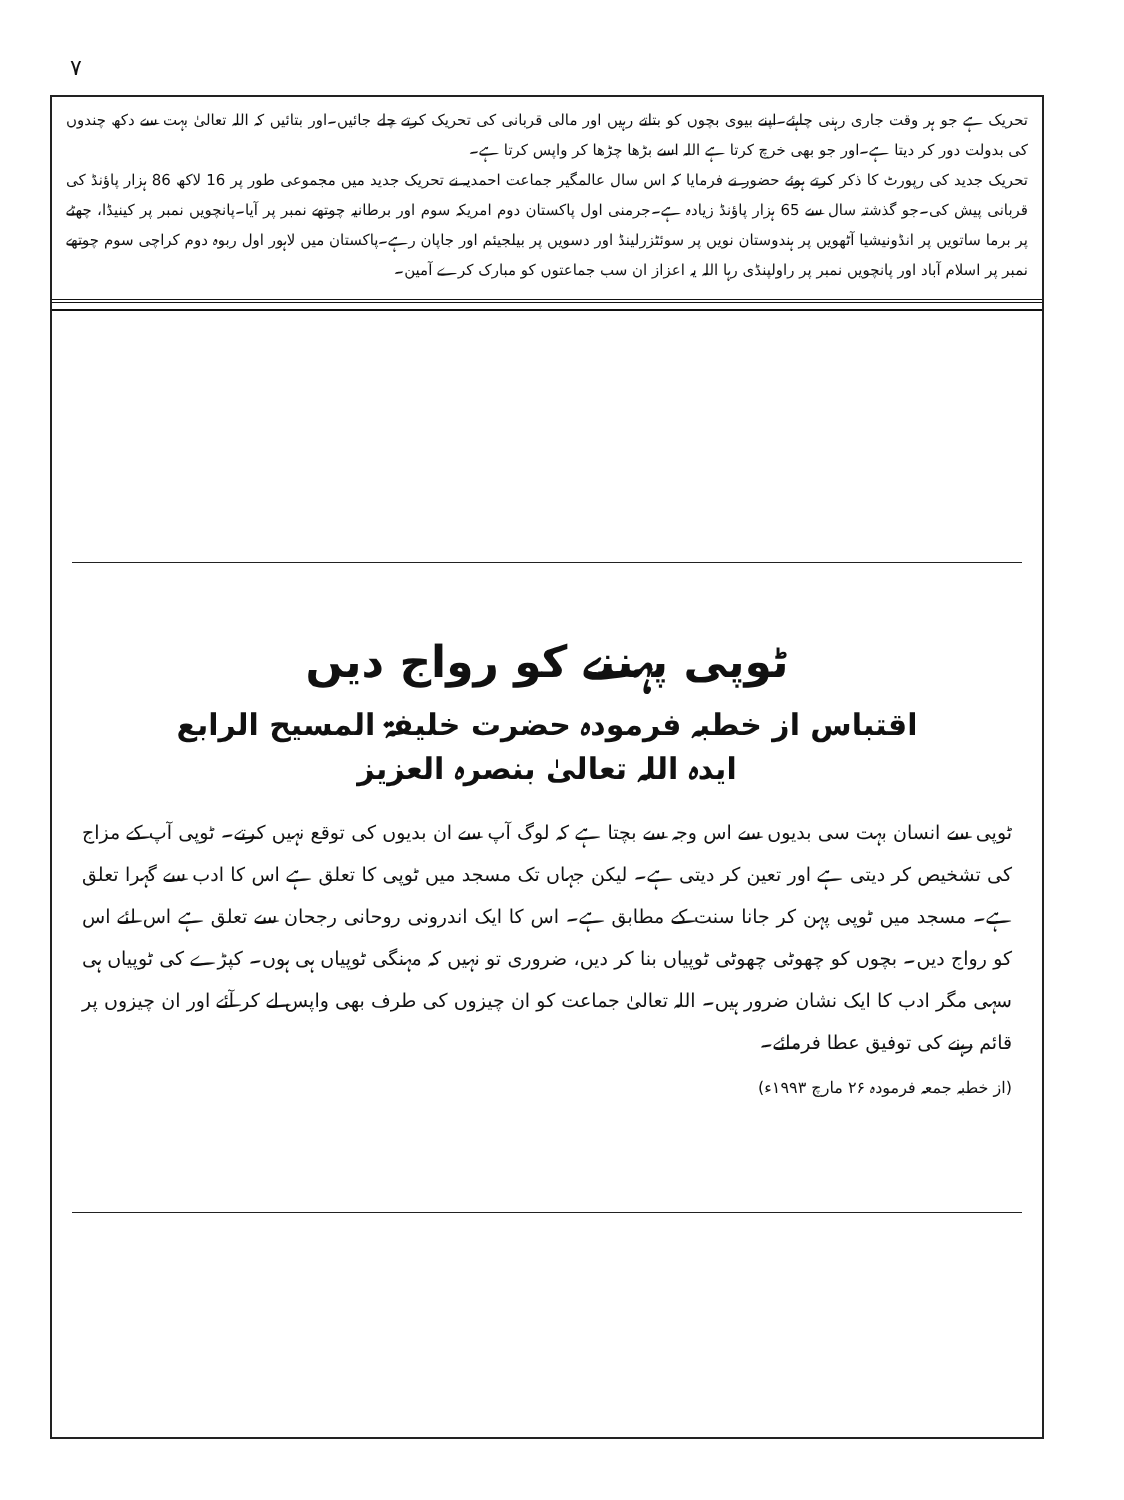۷
تحریک ہے جو ہر وقت جاری رہنی چاہئے۔اپنے بیوی بچوں کو بتاتے رہیں اور مالی قربانی کی تحریک کرتے چلے جائیں۔اور بتائیں کہ اللہ تعالیٰ بہت سے دکھ چندوں کی بدولت دور کر دیتا ہے۔اور جو بھی خرچ کرتا ہے اللہ اسے بڑھا چڑھا کر واپس کرتا ہے۔
تحریک جدید کی رپورٹ کا ذکر کرتے ہوئے حضور نے فرمایا کہ اس سال عالمگیر جماعت احمدیہ نے تحریک جدید میں مجموعی طور پر 16 لاکھ 86 ہزار پاؤنڈ کی قربانی پیش کی۔جو گذشتہ سال سے 65 ہزار پاؤنڈ زیادہ ہے۔جرمنی اول پاکستان دوم امریکہ سوم اور برطانیہ چوتھے نمبر پر آیا۔پانچویں نمبر پر کینیڈا، چھٹے پر برما ساتویں پر انڈونیشیا آٹھویں پر ہندوستان نویں پر سوئٹزرلینڈ اور دسویں پر بیلجیئم اور جاپان رہے۔پاکستان میں لاہور اول ربوہ دوم کراچی سوم چوتھے نمبر پر اسلام آباد اور پانچویں نمبر پر راولپنڈی رہا اللہ یہ اعزاز ان سب جماعتوں کو مبارک کرے آمین۔
ٹوپی پہننے کو رواج دیں
اقتباس از خطبہ فرمودہ حضرت خلیفۃ المسیح الرابع
ایدہ اللہ تعالیٰ بنصرہ العزیز
ٹوپی سے انسان بہت سی بدیوں سے اس وجہ سے بچتا ہے کہ لوگ آپ سے ان بدیوں کی توقع نہیں کرتے۔ ٹوپی آپ کے مزاج کی تشخیص کر دیتی ہے اور تعین کر دیتی ہے۔ لیکن جہاں تک مسجد میں ٹوپی کا تعلق ہے اس کا ادب سے گہرا تعلق ہے۔ مسجد میں ٹوپی پہن کر جانا سنت کے مطابق ہے۔ اس کا ایک اندرونی روحانی رجحان سے تعلق ہے اس لئے اس کو رواج دیں۔ بچوں کو چھوٹی چھوٹی ٹوپیاں بنا کر دیں، ضروری تو نہیں کہ مہنگی ٹوپیاں ہی ہوں۔ کپڑے کی ٹوپیاں ہی سہی مگر ادب کا ایک نشان ضرور ہیں۔ اللہ تعالیٰ جماعت کو ان چیزوں کی طرف بھی واپس لے کر آئے اور ان چیزوں پر قائم رہنے کی توفیق عطا فرمائے۔
(از خطبہ جمعہ فرمودہ ۲۶ مارچ ۱۹۹۳ء)